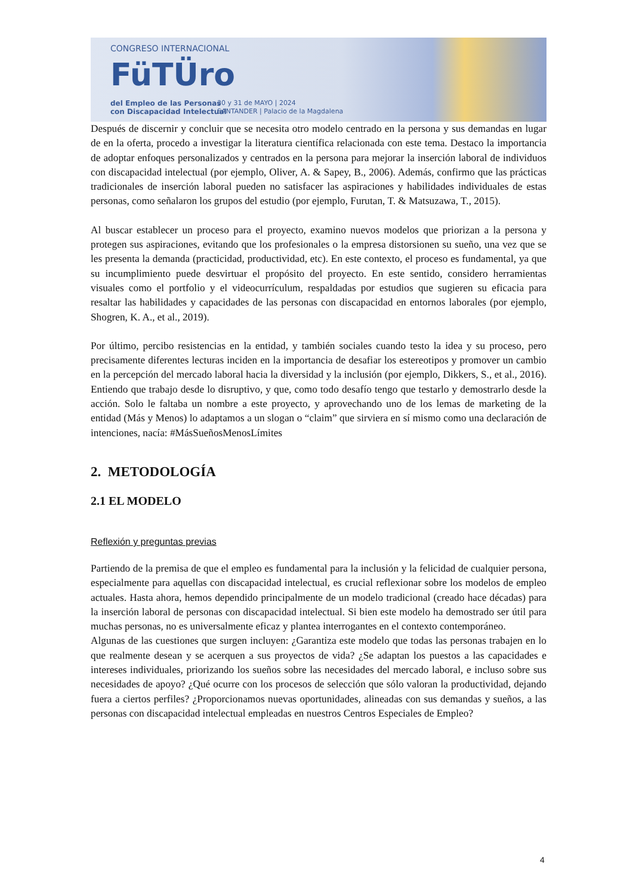CONGRESO INTERNACIONAL
FüTÜro
del Empleo de las Personas
con Discapacidad Intelectual
30 y 31 de MAYO | 2024
SANTANDER | Palacio de la Magdalena
Después de discernir y concluir que se necesita otro modelo centrado en la persona y sus demandas en lugar de en la oferta, procedo a investigar la literatura científica relacionada con este tema. Destaco la importancia de adoptar enfoques personalizados y centrados en la persona para mejorar la inserción laboral de individuos con discapacidad intelectual (por ejemplo, Oliver, A. & Sapey, B., 2006). Además, confirmo que las prácticas tradicionales de inserción laboral pueden no satisfacer las aspiraciones y habilidades individuales de estas personas, como señalaron los grupos del estudio (por ejemplo, Furutan, T. & Matsuzawa, T., 2015).
Al buscar establecer un proceso para el proyecto, examino nuevos modelos que priorizan a la persona y protegen sus aspiraciones, evitando que los profesionales o la empresa distorsionen su sueño, una vez que se les presenta la demanda (practicidad, productividad, etc). En este contexto, el proceso es fundamental, ya que su incumplimiento puede desvirtuar el propósito del proyecto. En este sentido, considero herramientas visuales como el portfolio y el videocurrículum, respaldadas por estudios que sugieren su eficacia para resaltar las habilidades y capacidades de las personas con discapacidad en entornos laborales (por ejemplo, Shogren, K. A., et al., 2019).
Por último, percibo resistencias en la entidad, y también sociales cuando testo la idea y su proceso, pero precisamente diferentes lecturas inciden en la importancia de desafiar los estereotipos y promover un cambio en la percepción del mercado laboral hacia la diversidad y la inclusión (por ejemplo, Dikkers, S., et al., 2016). Entiendo que trabajo desde lo disruptivo, y que, como todo desafío tengo que testarlo y demostrarlo desde la acción. Solo le faltaba un nombre a este proyecto, y aprovechando uno de los lemas de marketing de la entidad (Más y Menos) lo adaptamos a un slogan o “claim” que sirviera en sí mismo como una declaración de intenciones, nacía: #MásSueñosMenosLímites
2. METODOLOGÍA
2.1 EL MODELO
Reflexión y preguntas previas
Partiendo de la premisa de que el empleo es fundamental para la inclusión y la felicidad de cualquier persona, especialmente para aquellas con discapacidad intelectual, es crucial reflexionar sobre los modelos de empleo actuales. Hasta ahora, hemos dependido principalmente de un modelo tradicional (creado hace décadas) para la inserción laboral de personas con discapacidad intelectual. Si bien este modelo ha demostrado ser útil para muchas personas, no es universalmente eficaz y plantea interrogantes en el contexto contemporáneo.
Algunas de las cuestiones que surgen incluyen: ¿Garantiza este modelo que todas las personas trabajen en lo que realmente desean y se acerquen a sus proyectos de vida? ¿Se adaptan los puestos a las capacidades e intereses individuales, priorizando los sueños sobre las necesidades del mercado laboral, e incluso sobre sus necesidades de apoyo? ¿Qué ocurre con los procesos de selección que sólo valoran la productividad, dejando fuera a ciertos perfiles? ¿Proporcionamos nuevas oportunidades, alineadas con sus demandas y sueños, a las personas con discapacidad intelectual empleadas en nuestros Centros Especiales de Empleo?
4